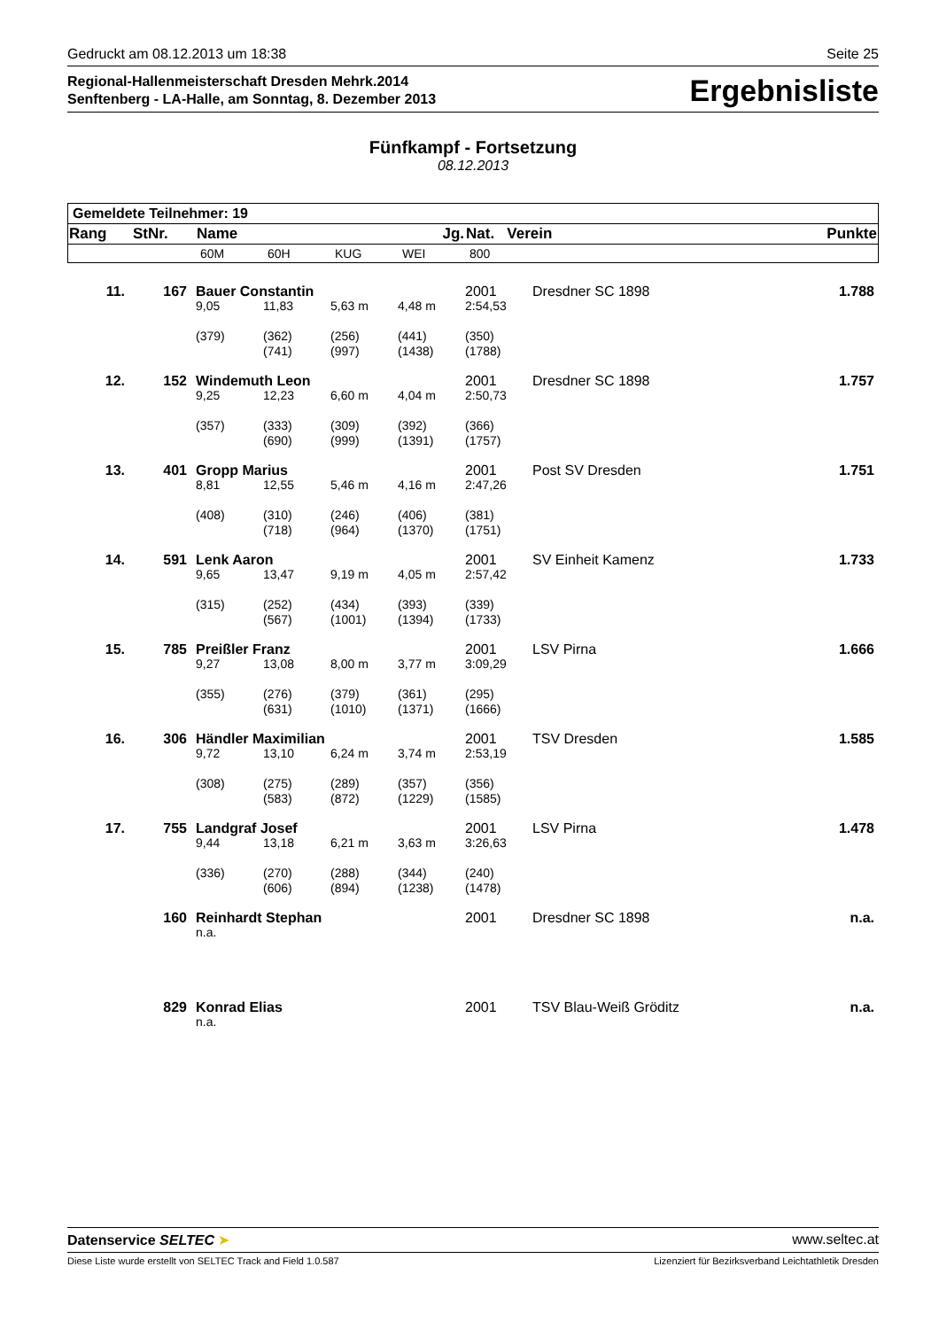Gedruckt am 08.12.2013 um 18:38 Seite 25
Regional-Hallenmeisterschaft Dresden Mehrk.2014
Senftenberg - LA-Halle, am Sonntag, 8. Dezember 2013
Ergebnisliste
Fünfkampf - Fortsetzung
08.12.2013
| Gemeldete Teilnehmer: 19 | | | | | | | |
| Rang | StNr. | Name | | | Jg. | Nat. Verein | Punkte |
| | | 60M | 60H | KUG | WEI | 800 | |
| 11. | 167 | Bauer Constantin | | | | 2001 | Dresdner SC 1898 | 1.788 |
| | | 9,05 | 11,83 | 5,63 m | 4,48 m | 2:54,53 | | |
| | | (379) | (362) (741) | (256) (997) | (441) (1438) | (350) (1788) | | |
| 12. | 152 | Windemuth Leon | | | | 2001 | Dresdner SC 1898 | 1.757 |
| | | 9,25 | 12,23 | 6,60 m | 4,04 m | 2:50,73 | | |
| | | (357) | (333) (690) | (309) (999) | (392) (1391) | (366) (1757) | | |
| 13. | 401 | Gropp Marius | | | | 2001 | Post SV Dresden | 1.751 |
| | | 8,81 | 12,55 | 5,46 m | 4,16 m | 2:47,26 | | |
| | | (408) | (310) (718) | (246) (964) | (406) (1370) | (381) (1751) | | |
| 14. | 591 | Lenk Aaron | | | | 2001 | SV Einheit Kamenz | 1.733 |
| | | 9,65 | 13,47 | 9,19 m | 4,05 m | 2:57,42 | | |
| | | (315) | (252) (567) | (434) (1001) | (393) (1394) | (339) (1733) | | |
| 15. | 785 | Preißler Franz | | | | 2001 | LSV Pirna | 1.666 |
| | | 9,27 | 13,08 | 8,00 m | 3,77 m | 3:09,29 | | |
| | | (355) | (276) (631) | (379) (1010) | (361) (1371) | (295) (1666) | | |
| 16. | 306 | Händler Maximilian | | | | 2001 | TSV Dresden | 1.585 |
| | | 9,72 | 13,10 | 6,24 m | 3,74 m | 2:53,19 | | |
| | | (308) | (275) (583) | (289) (872) | (357) (1229) | (356) (1585) | | |
| 17. | 755 | Landgraf Josef | | | | 2001 | LSV Pirna | 1.478 |
| | | 9,44 | 13,18 | 6,21 m | 3,63 m | 3:26,63 | | |
| | | (336) | (270) (606) | (288) (894) | (344) (1238) | (240) (1478) | | |
| | 160 | Reinhardt Stephan | | | | 2001 | Dresdner SC 1898 | n.a. |
| | | n.a. | | | | | | |
| | 829 | Konrad Elias | | | | 2001 | TSV Blau-Weiß Gröditz | n.a. |
| | | n.a. | | | | | | |
Datenservice SELTEC ➤ www.seltec.at
Diese Liste wurde erstellt von SELTEC Track and Field 1.0.587 Lizenziert für Bezirksverband Leichtathletik Dresden